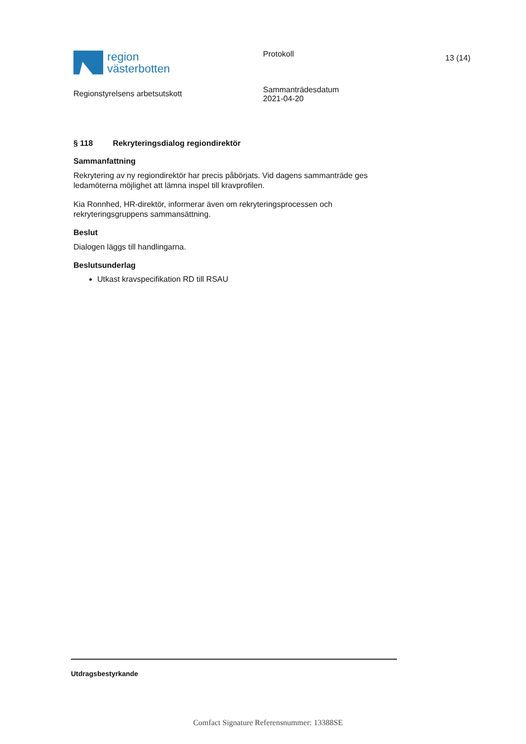region
västerbotten
Regionstyrelsens arbetsutskott
Protokoll
Sammanträdesdatum
2021-04-20
13 (14)
§ 118 Rekryteringsdialog regiondirektör
Sammanfattning
Rekrytering av ny regiondirektör har precis påbörjats. Vid dagens sammanträde ges ledamöterna möjlighet att lämna inspel till kravprofilen.
Kia Ronnhed, HR-direktör, informerar även om rekryteringsprocessen och rekryteringsgruppens sammansättning.
Beslut
Dialogen läggs till handlingarna.
Beslutsunderlag
Utkast kravspecifikation RD till RSAU
Utdragsbestyrkande
Comfact Signature Referensnummer: 13388SE